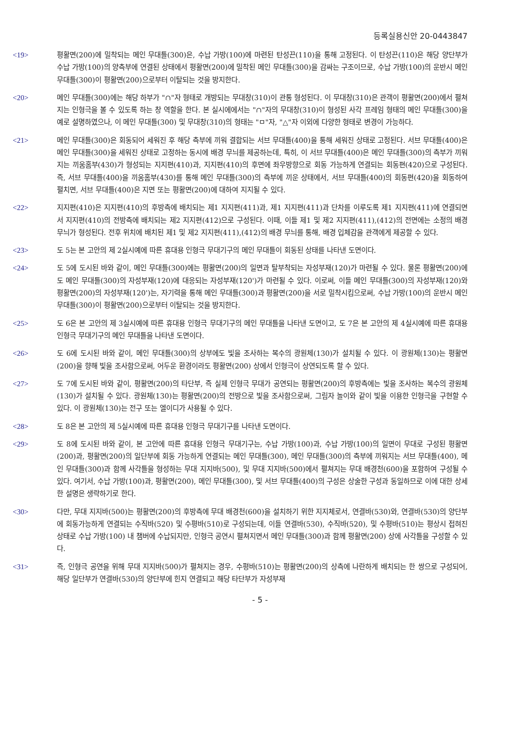등록실용신안 20-0443847
<19> 평활면(200)에 밀착되는 메인 무대틀(300)은, 수납 가방(100)에 마련된 탄성끈(110)을 통해 고정된다. 이 탄성끈(110)은 해당 양단부가 수납 가방(100)의 양측부에 연결된 상태에서 평활면(200)에 밀착된 메인 무대틀(300)을 감싸는 구조이므로, 수납 가방(100)의 운반시 메인 무대틀(300)이 평활면(200)으로부터 이탈되는 것을 방지한다.
<20> 메인 무대틀(300)에는 해당 하부가 "∩"자 형태로 개방되는 무대창(310)이 관통 형성된다. 이 무대창(310)은 관객이 평활면(200)에서 펼쳐지는 인형극을 볼 수 있도록 하는 창 역할을 한다. 본 실시에에서는 "∩"자의 무대창(310)이 형성된 사각 프레임 형태의 메인 무대틀(300)을 예로 설명하였으나, 이 메인 무대틀(300) 및 무대창(310)의 형태는 "ㅁ"자, "△"자 이외에 다양한 형태로 변경이 가능하다.
<21> 메인 무대틀(300)은 회동되어 세워진 후 해당 측부에 끼워 결합되는 서브 무대틀(400)을 통해 세워진 상태로 고정된다. 서브 무대틀(400)은 메인 무대틀(300)을 세워진 상태로 고정하는 동시에 배경 무늬를 제공하는데, 특히, 이 서브 무대틀(400)은 메인 무대틀(300)의 측부가 끼워지는 끼움홈부(430)가 형성되는 지지편(410)과, 지지편(410)의 후면에 좌우방향으로 회동 가능하게 연결되는 회동편(420)으로 구성된다. 즉, 서브 무대틀(400)을 끼움홈부(430)를 통해 메인 무대틀(300)의 측부에 끼운 상태에서, 서브 무대틀(400)의 회동편(420)을 회동하여 펼치면, 서브 무대틀(400)은 지면 또는 평활면(200)에 대하여 지지될 수 있다.
<22> 지지편(410)은 지지편(410)의 후방측에 배치되는 제1 지지편(411)과, 제1 지지편(411)과 단차를 이루도록 제1 지지편(411)에 연결되면서 지지편(410)의 전방측에 배치되는 제2 지지편(412)으로 구성된다. 이때, 이들 제1 및 제2 지지편(411),(412)의 전면에는 소정의 배경 무늬가 형성된다. 전후 위치에 배치된 제1 및 제2 지지편(411),(412)의 배경 무늬를 통해, 배경 입체감을 관객에게 제공할 수 있다.
<23> 도 5는 본 고안의 제 2실시예에 따른 휴대용 인형극 무대기구의 메인 무대틀이 회동된 상태를 나타낸 도면이다.
<24> 도 5에 도시된 바와 같이, 메인 무대틀(300)에는 평활면(200)의 일면과 탈부착되는 자성부재(120)가 마련될 수 있다. 물론 평활면(200)에도 메인 무대틀(300)의 자성부재(120)에 대응되는 자성부재(120')가 마련될 수 있다. 이로써, 이들 메인 무대틀(300)의 자성부재(120)와 평활면(200)의 자성부재(120')는, 자기력을 통해 메인 무대틀(300)과 평활면(200)을 서로 밀착시킴으로써, 수납 가방(100)의 운반시 메인 무대틀(300)이 평활면(200)으로부터 이탈되는 것을 방지한다.
<25> 도 6은 본 고안의 제 3실시예에 따른 휴대용 인형극 무대기구의 메인 무대틀을 나타낸 도면이고, 도 7은 본 고안의 제 4실시예에 따른 휴대용 인형극 무대기구의 메인 무대틀을 나타낸 도면이다.
<26> 도 6에 도시된 바와 같이, 메인 무대틀(300)의 상부에도 빛을 조사하는 복수의 광원체(130)가 설치될 수 있다. 이 광원체(130)는 평활면(200)을 향해 빛을 조사함으로써, 어두운 환경이라도 평활면(200) 상에서 인형극이 상연되도록 할 수 있다.
<27> 도 7에 도시된 바와 같이, 평활면(200)의 타단부, 즉 실제 인형극 무대가 공연되는 평활면(200)의 후방측에는 빛을 조사하는 복수의 광원체(130)가 설치될 수 있다. 광원체(130)는 평활면(200)의 전방으로 빛을 조사함으로써, 그림자 놀이와 같이 빛을 이용한 인형극을 구현할 수 있다. 이 광원체(130)는 전구 또는 엘이디가 사용될 수 있다.
<28> 도 8은 본 고안의 제 5실시예에 따른 휴대용 인형극 무대기구를 나타낸 도면이다.
<29> 도 8에 도시된 바와 같이, 본 고안에 따른 휴대용 인형극 무대기구는, 수납 가방(100)과, 수납 가방(100)의 일면이 무대로 구성된 평활면(200)과, 평활면(200)의 일단부에 회동 가능하게 연결되는 메인 무대틀(300), 메인 무대틀(300)의 측부에 끼워지는 서브 무대틀(400), 메인 무대틀(300)과 함께 사각틀을 형성하는 무대 지지바(500), 및 무대 지지바(500)에서 펼쳐지는 무대 배경천(600)을 포함하여 구성될 수 있다. 여기서, 수납 가방(100)과, 평활면(200), 메인 무대틀(300), 및 서브 무대틀(400)의 구성은 상술한 구성과 동일하므로 이에 대한 상세한 설명은 생략하기로 한다.
<30> 다만, 무대 지지바(500)는 평활면(200)의 후방측에 무대 배경천(600)을 설치하기 위한 지지체로서, 연결바(530)와, 연결바(530)의 양단부에 회동가능하게 연결되는 수직바(520) 및 수평바(510)로 구성되는데, 이들 연결바(530), 수직바(520), 및 수평바(510)는 평상시 접혀진 상태로 수납 가방(100) 내 챔버에 수납되지만, 인형극 공연시 펼쳐지면서 메인 무대틀(300)과 함께 평활면(200) 상에 사각틀을 구성할 수 있다.
<31> 즉, 인형극 공연을 위해 무대 지지바(500)가 펼쳐지는 경우, 수평바(510)는 평활면(200)의 상측에 나란하게 배치되는 한 쌍으로 구성되어, 해당 일단부가 연결바(530)의 양단부에 힌지 연결되고 해당 타단부가 자성부재
- 5 -